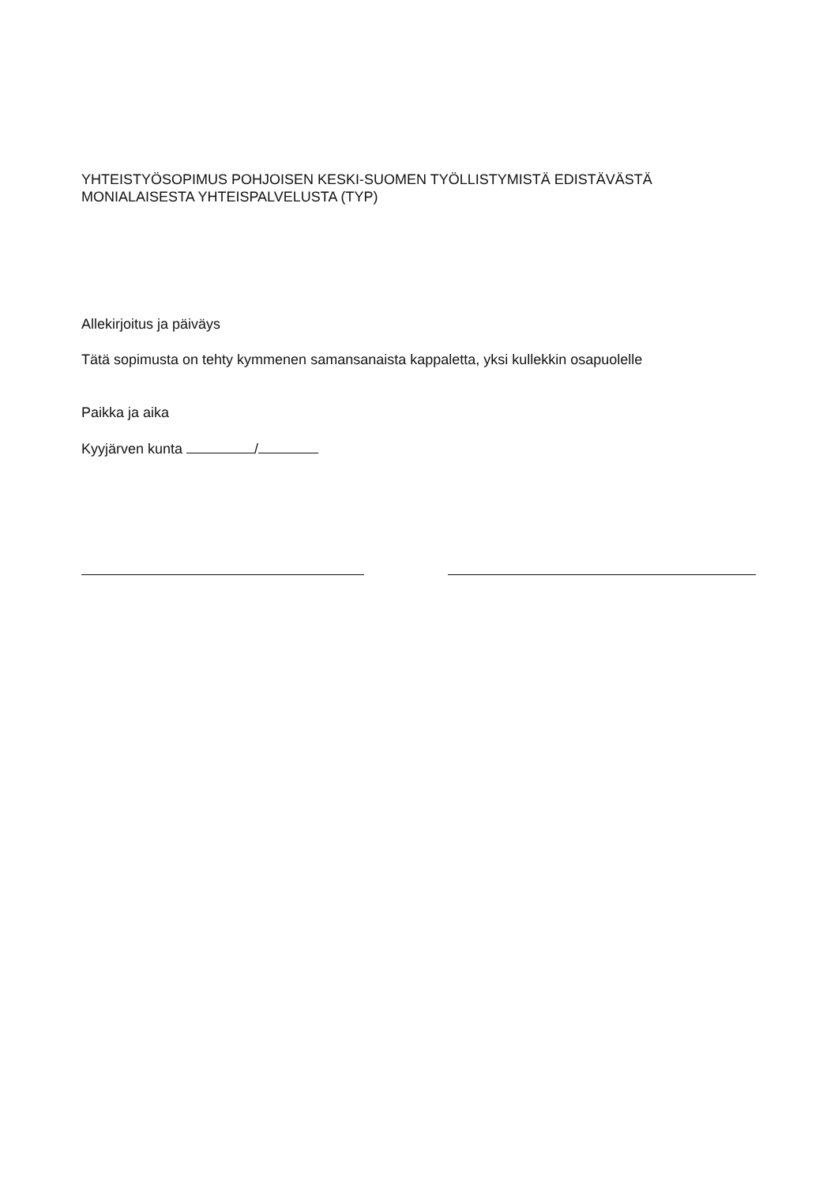YHTEISTYÖSOPIMUS POHJOISEN KESKI-SUOMEN TYÖLLISTYMISTÄ EDISTÄVÄSTÄ MONIALAISESTA YHTEISPALVELUSTA (TYP)
Allekirjoitus ja päiväys
Tätä sopimusta on tehty kymmenen samansanaista kappaletta, yksi kullekkin osapuolelle
Paikka ja aika
Kyyjärven kunta /